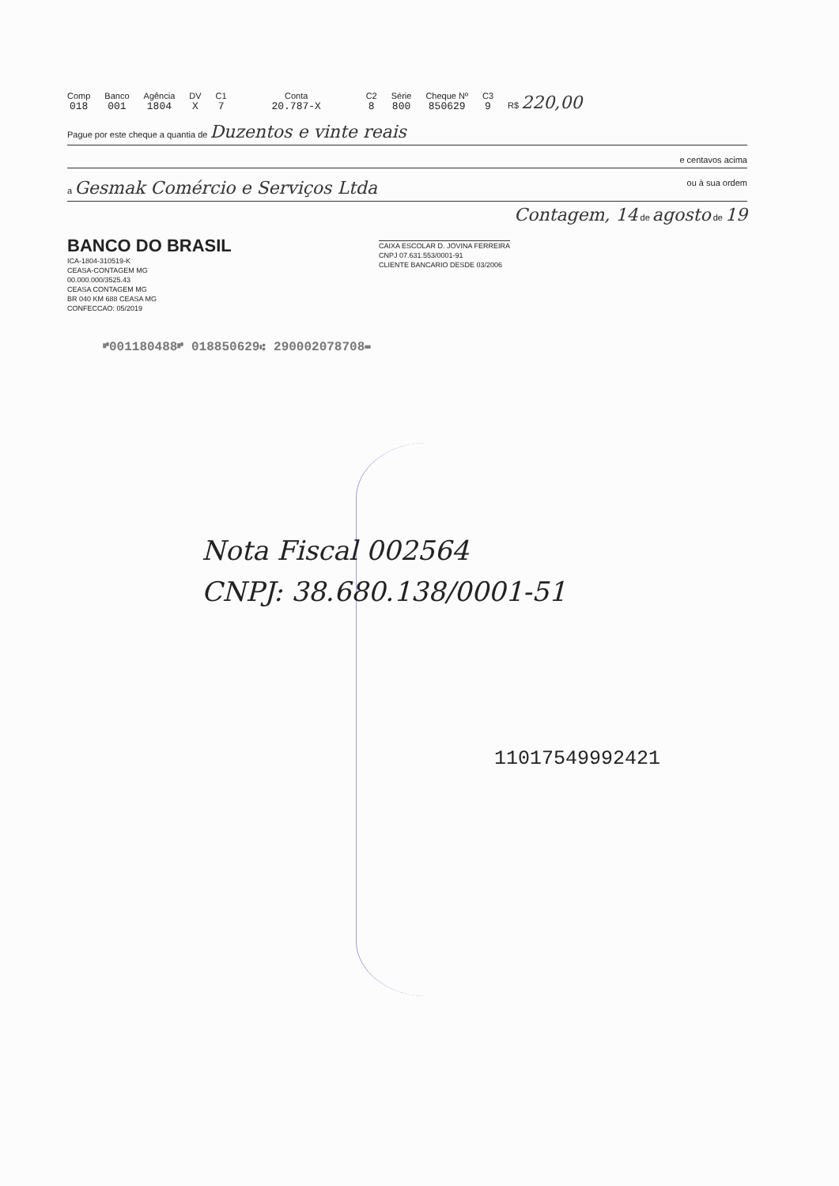Comp
018
Banco
001
Agência
1804
DV
X
C1
7
Conta
20.787-X
C2
8
Série
800
Cheque Nº
850629
C3
9
R$ 220,00
Pague por este cheque a quantia de Duzentos e vinte reais
e centavos acima
a Gesmak Comércio e Serviços Ltda ou à sua ordem
Contagem, 14 de agosto de 19
BANCO DO BRASIL
ICA-1804-310519-K
CEASA-CONTAGEM MG
00.000.000/3525.43
CEASA CONTAGEM MG
BR 040 KM 688 CEASA MG
CONFECCAO: 05/2019
CAIXA ESCOLAR D. JOVINA FERREIRA
CNPJ 07.631.553/0001-91
CLIENTE BANCARIO DESDE 03/2006
⑈001180488⑈ 018850629⑆ 290002078708⑉
Nota Fiscal 002564
CNPJ: 38.680.138/0001-51
11017549992421